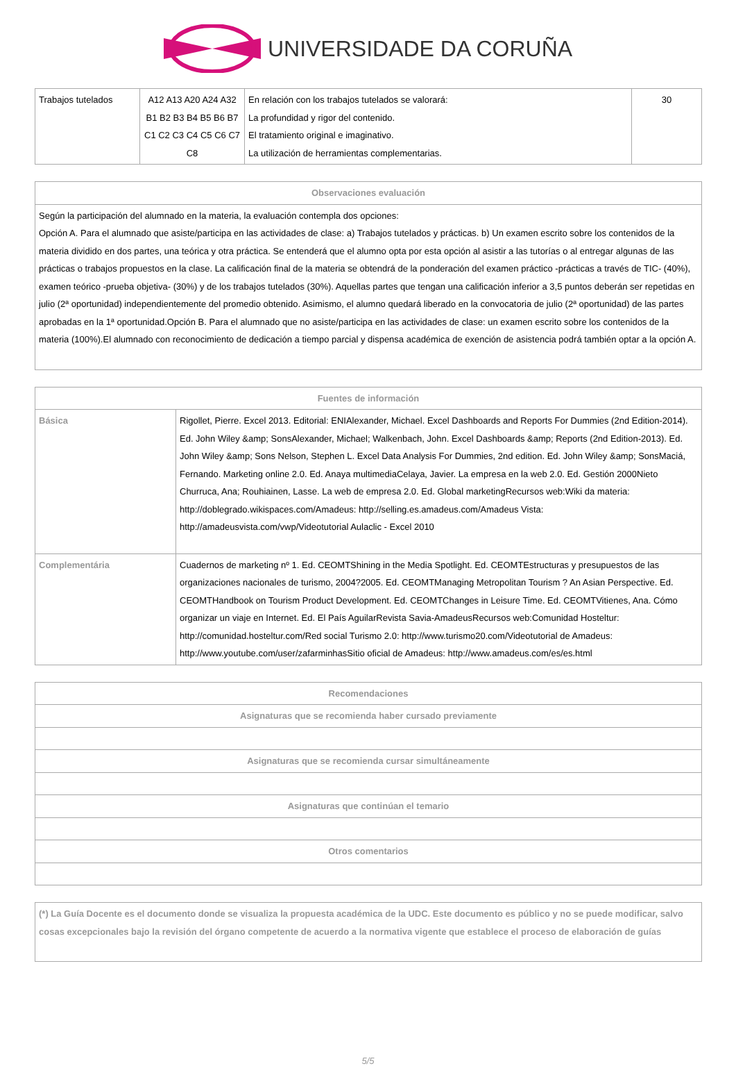UNIVERSIDADE DA CORUÑA
| Trabajos tutelados | A12 A13 A20 A24 A32 B1 B2 B3 B4 B5 B6 B7 C1 C2 C3 C4 C5 C6 C7 C8 | En relación con los trabajos tutelados se valorará: La profundidad y rigor del contenido. El tratamiento original e imaginativo. La utilización de herramientas complementarias. | 30 |
| Observaciones evaluación |
| --- |
| Según la participación del alumnado en la materia, la evaluación contempla dos opciones: Opción A. Para el alumnado que asiste/participa en las actividades de clase: a) Trabajos tutelados y prácticas. b) Un examen escrito sobre los contenidos de la materia dividido en dos partes, una teórica y otra práctica. Se entenderá que el alumno opta por esta opción al asistir a las tutorías o al entregar algunas de las prácticas o trabajos propuestos en la clase. La calificación final de la materia se obtendrá de la ponderación del examen práctico -prácticas a través de TIC- (40%), examen teórico -prueba objetiva- (30%) y de los trabajos tutelados (30%). Aquellas partes que tengan una calificación inferior a 3,5 puntos deberán ser repetidas en julio (2ª oportunidad) independientemente del promedio obtenido. Asimismo, el alumno quedará liberado en la convocatoria de julio (2ª oportunidad) de las partes aprobadas en la 1ª oportunidad.Opción B. Para el alumnado que no asiste/participa en las actividades de clase: un examen escrito sobre los contenidos de la materia (100%).El alumnado con reconocimiento de dedicación a tiempo parcial y dispensa académica de exención de asistencia podrá también optar a la opción A. |
| Fuentes de información | |
| --- | --- |
| Básica | Rigollet, Pierre. Excel 2013. Editorial: ENIAlexander, Michael. Excel Dashboards and Reports For Dummies (2nd Edition-2014). Ed. John Wiley &amp; SonsAlexander, Michael; Walkenbach, John. Excel Dashboards &amp; Reports (2nd Edition-2013). Ed. John Wiley &amp; Sons Nelson, Stephen L. Excel Data Analysis For Dummies, 2nd edition. Ed. John Wiley &amp; SonsMaciá, Fernando. Marketing online 2.0. Ed. Anaya multimediaCelaya, Javier. La empresa en la web 2.0. Ed. Gestión 2000Nieto Churruca, Ana; Rouhiainen, Lasse. La web de empresa 2.0. Ed. Global marketingRecursos web:Wiki da materia: http://doblegrado.wikispaces.com/Amadeus: http://selling.es.amadeus.com/Amadeus Vista: http://amadeusvista.com/vwp/Videotutorial Aulaclic - Excel 2010 |
| Complementária | Cuadernos de marketing nº 1. Ed. CEOMTShining in the Media Spotlight. Ed. CEOMTEstructuras y presupuestos de las organizaciones nacionales de turismo, 2004?2005. Ed. CEOMTManaging Metropolitan Tourism ? An Asian Perspective. Ed. CEOMTHandbook on Tourism Product Development. Ed. CEOMTChanges in Leisure Time. Ed. CEOMTVitienes, Ana. Cómo organizar un viaje en Internet. Ed. El País AguilarRevista Savia-AmadeusRecursos web:Comunidad Hosteltur: http://comunidad.hosteltur.com/Red social Turismo 2.0: http://www.turismo20.com/Videotutorial de Amadeus: http://www.youtube.com/user/zafarminhasSitio oficial de Amadeus: http://www.amadeus.com/es/es.html |
| Recomendaciones |
| --- |
| Asignaturas que se recomienda haber cursado previamente |
| Asignaturas que se recomienda cursar simultáneamente |
| Asignaturas que continúan el temario |
| Otros comentarios |
| (*) La Guía Docente es el documento donde se visualiza la propuesta académica de la UDC. Este documento es público y no se puede modificar, salvo cosas excepcionales bajo la revisión del órgano competente de acuerdo a la normativa vigente que establece el proceso de elaboración de guías |
5/5